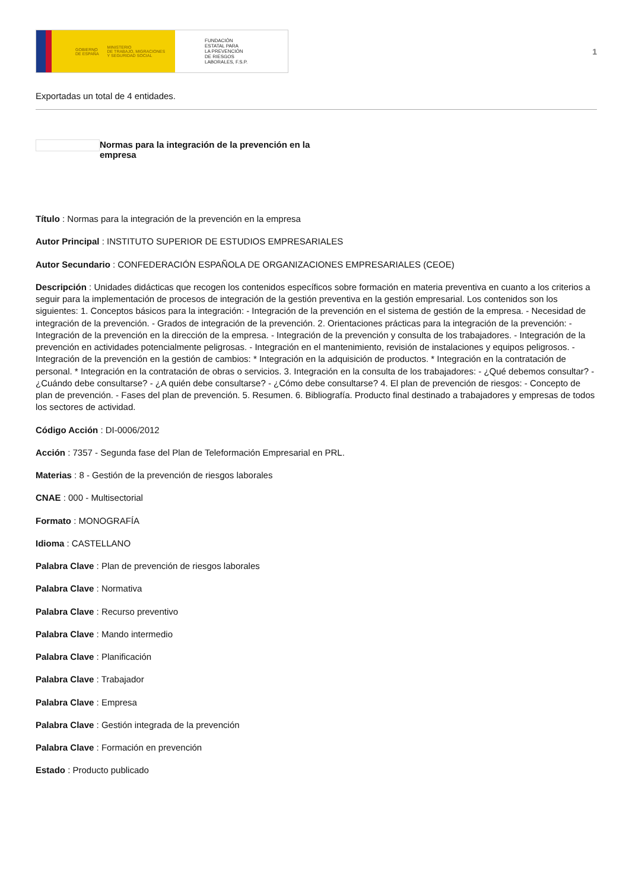GOBIERNO
DE ESPAÑA MINISTERIO
DE TRABAJO, MIGRACIONES
Y SEGURIDAD SOCIAL
FUNDACIÓN
ESTATAL PARA
LA PREVENCIÓN
DE RIESGOS
LABORALES, F.S.P.
1
Exportadas un total de 4 entidades.
Normas para la integración de la prevención en la empresa
Título : Normas para la integración de la prevención en la empresa
Autor Principal : INSTITUTO SUPERIOR DE ESTUDIOS EMPRESARIALES
Autor Secundario : CONFEDERACIÓN ESPAÑOLA DE ORGANIZACIONES EMPRESARIALES (CEOE)
Descripción : Unidades didácticas que recogen los contenidos específicos sobre formación en materia preventiva en cuanto a los criterios a seguir para la implementación de procesos de integración de la gestión preventiva en la gestión empresarial. Los contenidos son los siguientes: 1. Conceptos básicos para la integración: - Integración de la prevención en el sistema de gestión de la empresa. - Necesidad de integración de la prevención. - Grados de integración de la prevención. 2. Orientaciones prácticas para la integración de la prevención: - Integración de la prevención en la dirección de la empresa. - Integración de la prevención y consulta de los trabajadores. - Integración de la prevención en actividades potencialmente peligrosas. - Integración en el mantenimiento, revisión de instalaciones y equipos peligrosos. - Integración de la prevención en la gestión de cambios: * Integración en la adquisición de productos. * Integración en la contratación de personal. * Integración en la contratación de obras o servicios. 3. Integración en la consulta de los trabajadores: - ¿Qué debemos consultar? - ¿Cuándo debe consultarse? - ¿A quién debe consultarse? - ¿Cómo debe consultarse? 4. El plan de prevención de riesgos: - Concepto de plan de prevención. - Fases del plan de prevención. 5. Resumen. 6. Bibliografía. Producto final destinado a trabajadores y empresas de todos los sectores de actividad.
Código Acción : DI-0006/2012
Acción : 7357 - Segunda fase del Plan de Teleformación Empresarial en PRL.
Materias : 8 - Gestión de la prevención de riesgos laborales
CNAE : 000 - Multisectorial
Formato : MONOGRAFÍA
Idioma : CASTELLANO
Palabra Clave : Plan de prevención de riesgos laborales
Palabra Clave : Normativa
Palabra Clave : Recurso preventivo
Palabra Clave : Mando intermedio
Palabra Clave : Planificación
Palabra Clave : Trabajador
Palabra Clave : Empresa
Palabra Clave : Gestión integrada de la prevención
Palabra Clave : Formación en prevención
Estado : Producto publicado